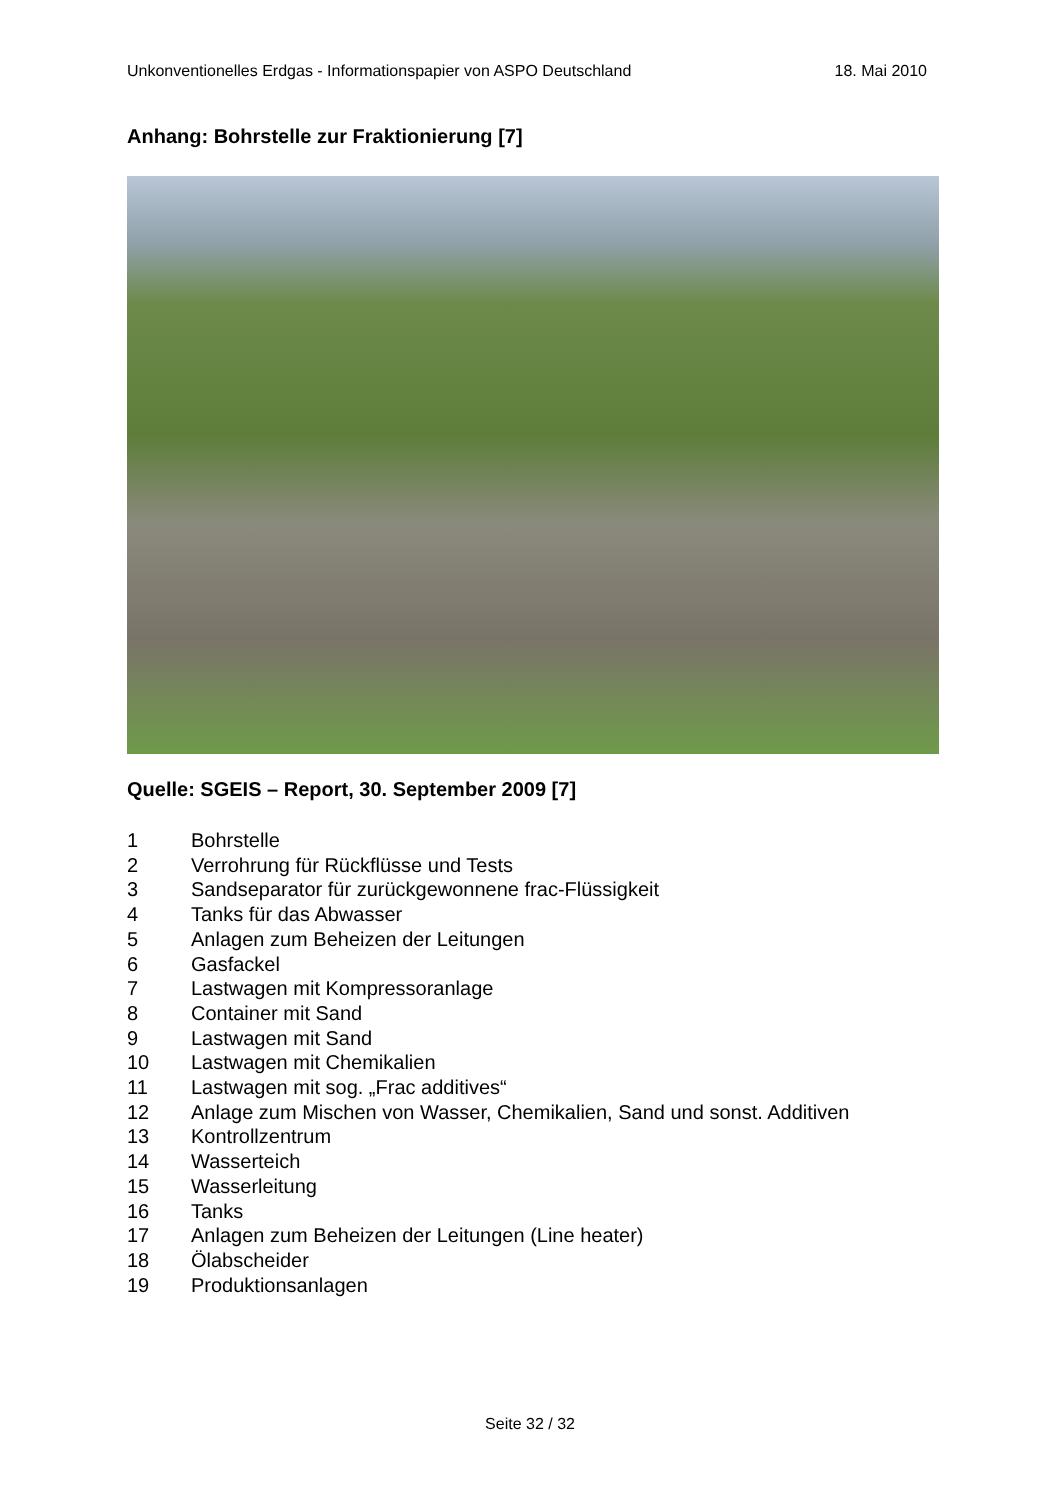Unkonventionelles Erdgas - Informationspapier von ASPO Deutschland 18. Mai 2010
Anhang: Bohrstelle zur Fraktionierung [7]
Quelle: SGEIS – Report, 30. September 2009 [7]
1 Bohrstelle
2 Verrohrung für Rückflüsse und Tests
3 Sandseparator für zurückgewonnene frac-Flüssigkeit
4 Tanks für das Abwasser
5 Anlagen zum Beheizen der Leitungen
6 Gasfackel
7 Lastwagen mit Kompressoranlage
8 Container mit Sand
9 Lastwagen mit Sand
10 Lastwagen mit Chemikalien
11 Lastwagen mit sog. „Frac additives“
12 Anlage zum Mischen von Wasser, Chemikalien, Sand und sonst. Additiven
13 Kontrollzentrum
14 Wasserteich
15 Wasserleitung
16 Tanks
17 Anlagen zum Beheizen der Leitungen (Line heater)
18 Ölabscheider
19 Produktionsanlagen
Seite 32 / 32